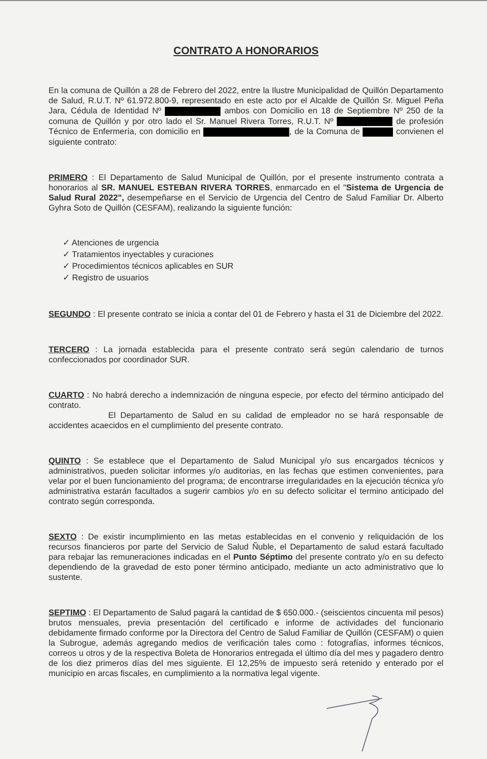CONTRATO A HONORARIOS
En la comuna de Quillón a 28 de Febrero del 2022, entre la Ilustre Municipalidad de Quillón Departamento de Salud, R.U.T. Nº 61.972.800-9, representado en este acto por el Alcalde de Quillón Sr. Miguel Peña Jara, Cédula de Identidad Nº ambos con Domicilio en 18 de Septiembre Nº 250 de la comuna de Quillón y por otro lado el Sr. Manuel Rivera Torres, R.U.T. Nº de profesión Técnico de Enfermería, con domicilio en , de la Comuna de convienen el siguiente contrato:
PRIMERO : El Departamento de Salud Municipal de Quillón, por el presente instrumento contrata a honorarios al SR. MANUEL ESTEBAN RIVERA TORRES, enmarcado en el "Sistema de Urgencia de Salud Rural 2022", desempeñarse en el Servicio de Urgencia del Centro de Salud Familiar Dr. Alberto Gyhra Soto de Quillón (CESFAM), realizando la siguiente función:
✓ Atenciones de urgencia
✓ Tratamientos inyectables y curaciones
✓ Procedimientos técnicos aplicables en SUR
✓ Registro de usuarios
SEGUNDO : El presente contrato se inicia a contar del 01 de Febrero y hasta el 31 de Diciembre del 2022.
TERCERO : La jornada establecida para el presente contrato será según calendario de turnos confeccionados por coordinador SUR.
CUARTO : No habrá derecho a indemnización de ninguna especie, por efecto del término anticipado del contrato.
El Departamento de Salud en su calidad de empleador no se hará responsable de accidentes acaecidos en el cumplimiento del presente contrato.
QUINTO : Se establece que el Departamento de Salud Municipal y/o sus encargados técnicos y administrativos, pueden solicitar informes y/o auditorias, en las fechas que estimen convenientes, para velar por el buen funcionamiento del programa; de encontrarse irregularidades en la ejecución técnica y/o administrativa estarán facultados a sugerir cambios y/o en su defecto solicitar el termino anticipado del contrato según corresponda.
SEXTO : De existir incumplimiento en las metas establecidas en el convenio y reliquidación de los recursos financieros por parte del Servicio de Salud Ñuble, el Departamento de salud estará facultado para rebajar las remuneraciones indicadas en el Punto Séptimo del presente contrato y/o en su defecto dependiendo de la gravedad de esto poner término anticipado, mediante un acto administrativo que lo sustente.
SEPTIMO : El Departamento de Salud pagará la cantidad de $ 650.000.- (seiscientos cincuenta mil pesos) brutos mensuales, previa presentación del certificado e informe de actividades del funcionario debidamente firmado conforme por la Directora del Centro de Salud Familiar de Quillón (CESFAM) o quien la Subrogue, además agregando medios de verificación tales como : fotografías, informes técnicos, correos u otros y de la respectiva Boleta de Honorarios entregada el último día del mes y pagadero dentro de los diez primeros días del mes siguiente. El 12,25% de impuesto será retenido y enterado por el municipio en arcas fiscales, en cumplimiento a la normativa legal vigente.